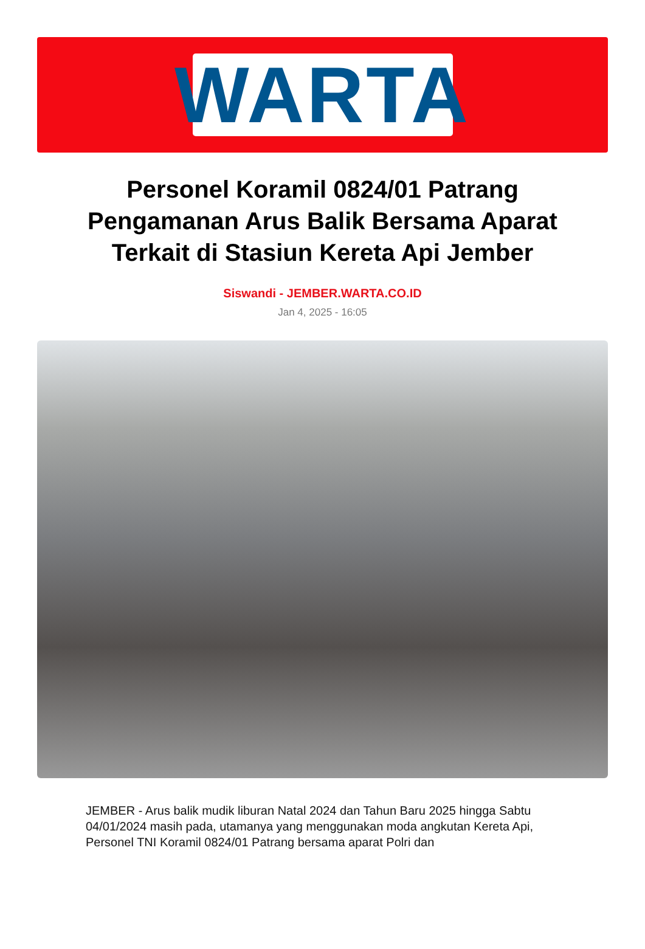WARTA
Personel Koramil 0824/01 Patrang Pengamanan Arus Balik Bersama Aparat Terkait di Stasiun Kereta Api Jember
Siswandi - JEMBER.WARTA.CO.ID
Jan 4, 2025 - 16:05
JEMBER - Arus balik mudik liburan Natal 2024 dan Tahun Baru 2025 hingga Sabtu 04/01/2024 masih pada, utamanya yang menggunakan moda angkutan Kereta Api, Personel TNI Koramil 0824/01 Patrang bersama aparat Polri dan